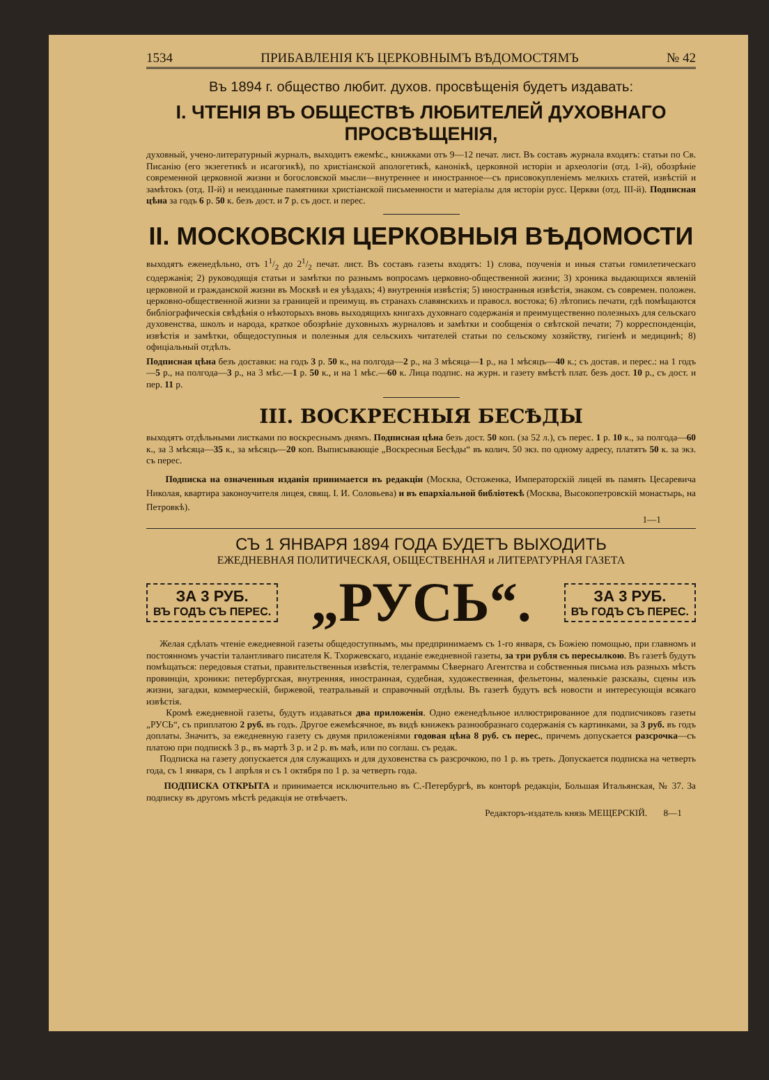1534 ПРИБАВЛЕНІЯ КЪ ЦЕРКОВНЫМЪ ВѢДОМОСТЯМЪ № 42
Въ 1894 г. общество любит. духов. просвѣщенія будетъ издавать:
I. ЧТЕНІЯ ВЪ ОБЩЕСТВѢ ЛЮБИТЕЛЕЙ ДУХОВНАГО ПРОСВѢЩЕНІЯ,
духовный, учено-литературный журналъ, выходитъ ежемѣс., книжками отъ 9—12 печат. лист. Въ составъ журнала входятъ: статьи по Св. Писанію (его экзегетикѣ и исагогикѣ), по христіанской апологетикѣ, канонікѣ, церковной исторіи и археологіи (отд. 1-й), обозрѣніе современной церковной жизни и богословской мысли—внутреннее и иностранное—съ присовокупленіемъ мелкихъ статей, извѣстій и замѣтокъ (отд. II-й) и неизданные памятники христіанской письменности и матеріалы для исторіи русс. Церкви (отд. III-й). Подписная цѣна за годъ 6 р. 50 к. безъ дост. и 7 р. съ дост. и перес.
II. МОСКОВСКІЯ ЦЕРКОВНЫЯ ВѢДОМОСТИ
выходятъ еженедѣльно, отъ 11/2 до 21/2 печат. лист. Въ составъ газеты входятъ: 1) слова, поученія и иныя статьи гомилетическаго содержанія; 2) руководящія статьи и замѣтки по разнымъ вопросамъ церковно-общественной жизни; 3) хроника выдающихся явленій церковной и гражданской жизни въ Москвѣ и ея уѣздахъ; 4) внутреннія извѣстія; 5) иностранныя извѣстія, знаком. съ современ. положен. церковно-общественной жизни за границей и преимущ. въ странахъ славянскихъ и правосл. востока; 6) лѣтопись печати, гдѣ помѣщаются библіографическія свѣдѣнія о нѣкоторыхъ вновь выходящихъ книгахъ духовнаго содержанія и преимущественно полезныхъ для сельскаго духовенства, школъ и народа, краткое обозрѣніе духовныхъ журналовъ и замѣтки и сообщенія о свѣтской печати; 7) корреспонденціи, извѣстія и замѣтки, общедоступныя и полезныя для сельскихъ читателей статьи по сельскому хозяйству, гигіенѣ и медицинѣ; 8) офиціальный отдѣлъ.
Подписная цѣна безъ доставки: на годъ 3 р. 50 к., на полгода—2 р., на 3 мѣсяца—1 р., на 1 мѣсяцъ—40 к.; съ достав. и перес.: на 1 годъ—5 р., на полгода—3 р., на 3 мѣс.—1 р. 50 к., и на 1 мѣс.—60 к. Лица подпис. на журн. и газету вмѣстѣ плат. безъ дост. 10 р., съ дост. и пер. 11 р.
III. ВОСКРЕСНЫЯ БЕСѢДЫ
выходятъ отдѣльными листками по воскреснымъ днямъ. Подписная цѣна безъ дост. 50 коп. (за 52 л.), съ перес. 1 р. 10 к., за полгода—60 к., за 3 мѣсяца—35 к., за мѣсяцъ—20 коп. Выписывающіе „Воскресныя Бесѣды“ въ колич. 50 экз. по одному адресу, платятъ 50 к. за экз. съ перес.
Подписка на означенныя изданія принимается въ редакціи (Москва, Остоженка, Императорскій лицей въ память Цесаревича Николая, квартира законоучителя лицея, свящ. I. И. Соловьева) и въ епархіальной библіотекѣ (Москва, Высокопетровскій монастырь, на Петровкѣ).
1—1
СЪ 1 ЯНВАРЯ 1894 ГОДА БУДЕТЪ ВЫХОДИТЬ
ЕЖЕДНЕВНАЯ ПОЛИТИЧЕСКАЯ, ОБЩЕСТВЕННАЯ и ЛИТЕРАТУРНАЯ ГАЗЕТА
ЗА 3 РУБ.
ВЪ ГОДЪ СЪ ПЕРЕС.
„РУСЬ“.
ЗА 3 РУБ.
ВЪ ГОДЪ СЪ ПЕРЕС.
Желая сдѣлать чтеніе ежедневной газеты общедоступнымъ, мы предпринимаемъ съ 1-го января, съ Божіею помощью, при главномъ и постоянномъ участіи талантливаго писателя К. Тхоржевскаго, изданіе ежедневной газеты, за три рубля съ пересылкою. Въ газетѣ будутъ помѣщаться: передовыя статьи, правительственныя извѣстія, телеграммы Сѣвернаго Агентства и собственныя письма изъ разныхъ мѣстъ провинціи, хроники: петербургская, внутренняя, иностранная, судебная, художественная, фельетоны, маленькіе разсказы, сцены изъ жизни, загадки, коммерческій, биржевой, театральный и справочный отдѣлы. Въ газетѣ будутъ всѣ новости и интересующія всякаго извѣстія.
Кромѣ ежедневной газеты, будутъ издаваться два приложенія. Одно еженедѣльное иллюстрированное для подписчиковъ газеты „РУСЬ“, съ приплатою 2 руб. въ годъ. Другое ежемѣсячное, въ видѣ книжекъ разнообразнаго содержанія съ картинками, за 3 руб. въ годъ доплаты. Значитъ, за ежедневную газету съ двумя приложеніями годовая цѣна 8 руб. съ перес., причемъ допускается разсрочка—съ платою при подпискѣ 3 р., въ мартѣ 3 р. и 2 р. въ маѣ, или по соглаш. съ редак.
Подписка на газету допускается для служащихъ и для духовенства съ разсрочкою, по 1 р. въ треть. Допускается подписка на четверть года, съ 1 января, съ 1 апрѣля и съ 1 октября по 1 р. за четверть года.
ПОДПИСКА ОТКРЫТА и принимается исключительно въ С.-Петербургѣ, въ конторѣ редакціи, Большая Итальянская, № 37. За подписку въ другомъ мѣстѣ редакція не отвѣчаетъ.
Редакторъ-издатель князь МЕЩЕРСКІЙ. 8—1